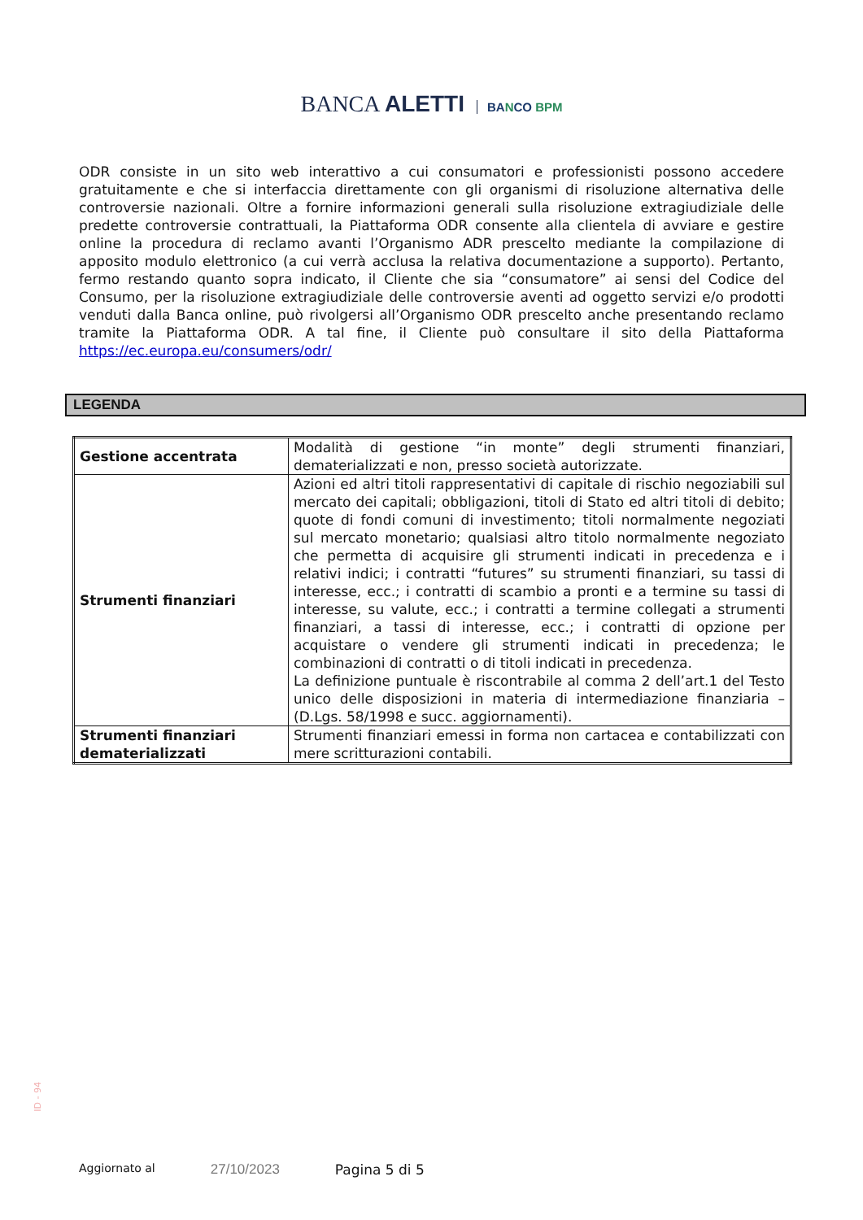BANCA ALETTI BANCO BPM
ODR consiste in un sito web interattivo a cui consumatori e professionisti possono accedere gratuitamente e che si interfaccia direttamente con gli organismi di risoluzione alternativa delle controversie nazionali. Oltre a fornire informazioni generali sulla risoluzione extragiudiziale delle predette controversie contrattuali, la Piattaforma ODR consente alla clientela di avviare e gestire online la procedura di reclamo avanti l’Organismo ADR prescelto mediante la compilazione di apposito modulo elettronico (a cui verrà acclusa la relativa documentazione a supporto). Pertanto, fermo restando quanto sopra indicato, il Cliente che sia “consumatore” ai sensi del Codice del Consumo, per la risoluzione extragiudiziale delle controversie aventi ad oggetto servizi e/o prodotti venduti dalla Banca online, può rivolgersi all’Organismo ODR prescelto anche presentando reclamo tramite la Piattaforma ODR. A tal fine, il Cliente può consultare il sito della Piattaforma https://ec.europa.eu/consumers/odr/
LEGENDA
| Gestione accentrata | Modalità di gestione “in monte” degli strumenti finanziari, dematerializzati e non, presso società autorizzate. |
| Strumenti finanziari | Azioni ed altri titoli rappresentativi di capitale di rischio negoziabili sul mercato dei capitali; obbligazioni, titoli di Stato ed altri titoli di debito; quote di fondi comuni di investimento; titoli normalmente negoziati sul mercato monetario; qualsiasi altro titolo normalmente negoziato che permetta di acquisire gli strumenti indicati in precedenza e i relativi indici; i contratti “futures” su strumenti finanziari, su tassi di interesse, ecc.; i contratti di scambio a pronti e a termine su tassi di interesse, su valute, ecc.; i contratti a termine collegati a strumenti finanziari, a tassi di interesse, ecc.; i contratti di opzione per acquistare o vendere gli strumenti indicati in precedenza; le combinazioni di contratti o di titoli indicati in precedenza. La definizione puntuale è riscontrabile al comma 2 dell’art.1 del Testo unico delle disposizioni in materia di intermediazione finanziaria – (D.Lgs. 58/1998 e succ. aggiornamenti). |
| Strumenti finanziari dematerializzati | Strumenti finanziari emessi in forma non cartacea e contabilizzati con mere scritturazioni contabili. |
ID - 94
Aggiornato al
27/10/2023 Pagina 5 di 5